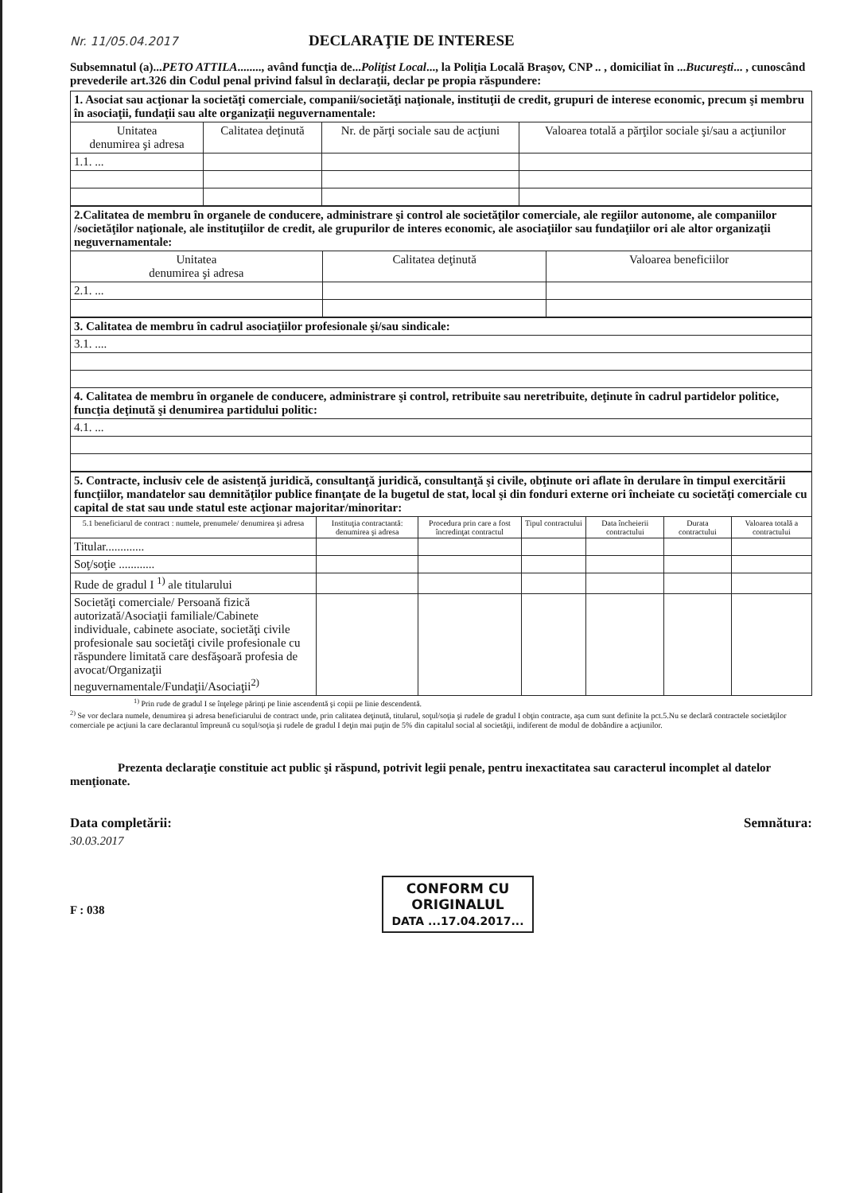Nr. 11/05.04.2017
DECLARAŢIE DE INTERESE
Subsemnatul (a)...PETO ATTILA........, având funcţia de...Poliţist Local..., la Poliţia Locală Braşov, CNP .. , domiciliat în ...Bucureşti... , cunoscând prevederile art.326 din Codul penal privind falsul în declaraţii, declar pe propia răspundere:
| 1. Asociat sau acţionar la societăţi comerciale, companii/societăţi naţionale, instituţii de credit, grupuri de interese economic, precum şi membru în asociaţii, fundaţii sau alte organizaţii neguvernamentale: | | | |
| Unitatea denumirea şi adresa | Calitatea deţinută | Nr. de părţi sociale sau de acţiuni | Valoarea totală a părţilor sociale şi/sau a acţiunilor |
| 1.1. ... | | | |
| 2.Calitatea de membru în organele de conducere, administrare şi control ale societăţilor comerciale, ale regiilor autonome, ale companiilor /societăţilor naţionale, ale instituţiilor de credit, ale grupurilor de interes economic, ale asociaţiilor sau fundaţiilor ori ale altor organizaţii neguvernamentale: | | |
| Unitatea denumirea şi adresa | Calitatea deţinută | Valoarea beneficiilor |
| 2.1. ... | | |
| 3. Calitatea de membru în cadrul asociaţiilor profesionale şi/sau sindicale: |
| 3.1. .... |
| 4. Calitatea de membru în organele de conducere, administrare şi control, retribuite sau neretribuite, deţinute în cadrul partidelor politice, funcţia deţinută şi denumirea partidului politic: |
| 4.1. ... |
| 5. Contracte, inclusiv cele de asistenţă juridică, consultanţă juridică, consultanţă şi civile, obţinute ori aflate în derulare în timpul exercitării funcţiilor, mandatelor sau demnităţilor publice finanţate de la bugetul de stat, local şi din fonduri externe ori încheiate cu societăţi comerciale cu capital de stat sau unde statul este acţionar majoritar/minoritar: | | | | | | |
| 5.1 beneficiarul de contract : numele, prenumele/ denumirea şi adresa | Instituţia contractantă: denumirea şi adresa | Procedura prin care a fost încredinţat contractul | Tipul contractului | Data încheierii contractului | Durata contractului | Valoarea totală a contractului |
| Titular............. | | | | | | |
| Soţ/soţie ............ | | | | | | |
| Rude de gradul I <sup>1)</sup> ale titularului | | | | | | |
| Societăţi comerciale/ Persoană fizică autorizată/Asociaţii familiale/Cabinete individuale, cabinete asociate, societăţi civile profesionale sau societăţi civile profesionale cu răspundere limitată care desfăşoară profesia de avocat/Organizaţii neguvernamentale/Fundaţii/Asociaţii<sup>2)</sup> | | | | | | |
<sup>1)</sup> Prin rude de gradul I se înţelege părinţi pe linie ascendentă şi copii pe linie descendentă.
<sup>2)</sup> Se vor declara numele, denumirea şi adresa beneficiarului de contract unde, prin calitatea deţinută, titularul, soţul/soţia şi rudele de gradul I obţin contracte, aşa cum sunt definite la pct.5.Nu se declară contractele societăţilor comerciale pe acţiuni la care declarantul împreună cu soţul/soţia şi rudele de gradul I deţin mai puţin de 5% din capitalul social al societăţii, indiferent de modul de dobândire a acţiunilor.
Prezenta declaraţie constituie act public şi răspund, potrivit legii penale, pentru inexactitatea sau caracterul incomplet al datelor menţionate.
Data completării:
30.03.2017
F : 038
CONFORM CU
ORIGINALUL
DATA ...17.04.2017...
Semnătura: